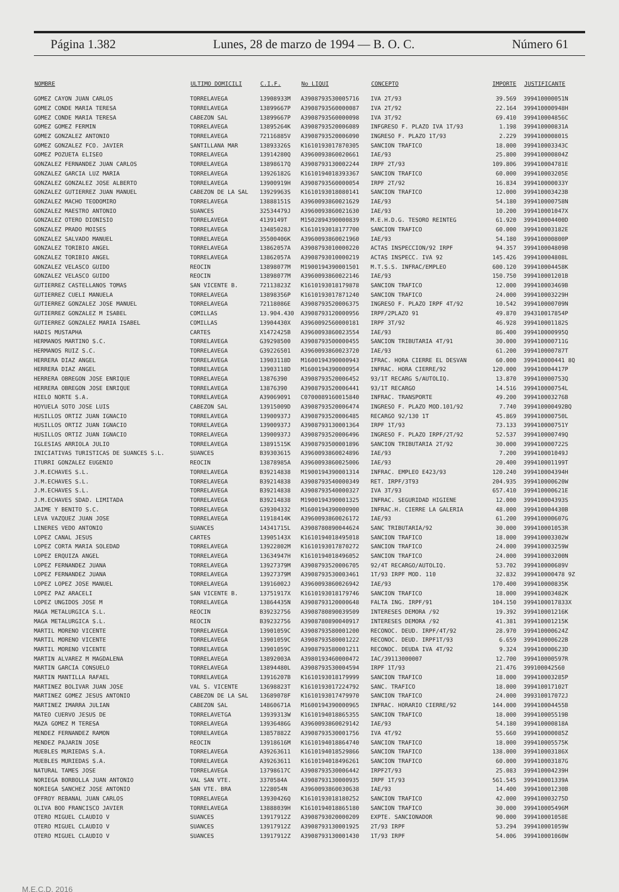Página 1.382 Lunes, 28 de marzo de 1994 — B. O. C. Número 61
| NOMBRE | ULTIMO DOMICILI | C.I.F. | No LIQUI | CONCEPTO | IMPORTE | JUSTIFICANTE |
| --- | --- | --- | --- | --- | --- | --- |
| GOMEZ CAYON JUAN CARLOS | TORRELAVEGA | 13908933M | A3908793530005716 | IVA 2T/93 | 39.569 | 399410000051N |
| GOMEZ CONDE MARIA TERESA | TORRELAVEGA | 13899667P | A3908793560000087 | IVA 2T/92 | 22.164 | 399410000948H |
| GOMEZ CONDE MARIA TERESA | CABEZON SAL | 13899667P | A3908793560000098 | IVA 3T/92 | 69.410 | 399410004856C |
| GOMEZ GOMEZ FERMIN | TORRELAVEGA | 13895264K | A3908793520006089 | INFGRESO F. PLAZO IVA 1T/93 | 1.198 | 399410000831A |
| GOMEZ GONZALEZ ANTONIO | TORRELAVEGA | 72116885V | A3908793520006090 | INGRESO F. PLAZO 1T/93 | 2.229 | 399410000801S |
| GOMEZ GONZALEZ FCO. JAVIER | SANTILLANA MAR | 13893326S | K1610193017870305 | SANCION TRAFICO | 18.000 | 399410003343C |
| GOMEZ POZUETA ELISEO | TORRELAVEGA | 13914280Q | A3960093860020661 | IAE/93 | 25.800 | 399410000804Z |
| GONZALEZ FERNANDEZ JUAN CARLOS | TORRELAVEGA | 13898617Q | A3908793130002244 | IRPF 2T/93 | 109.806 | 399410004781E |
| GONZALEZ GARCIA LUZ MARIA | TORRELAVEGA | 13926182G | K1610194018393367 | SANCION TRAFICO | 60.000 | 399410003205E |
| GONZALEZ GONZALEZ JOSE ALBERTO | TORRELAVEGA | 13900919H | A3908793560000054 | IRPF 2T/92 | 16.834 | 399410000033Y |
| GONZALEZ GUTIERREZ JUAN MANUEL | CABEZON DE LA SAL | 13929963S | K1610193018080141 | SANCION TRAFICO | 12.000 | 399410003423B |
| GONZALEZ MACHO TEODOMIRO | TORRELAVEGA | 13888151S | A3960093860021629 | IAE/93 | 54.180 | 399410000758N |
| GONZALEZ MAESTRO ANTONIO | SUANCES | 32534479J | A3960093860021630 | IAE/93 | 10.200 | 399410001047X |
| GONZALEZ OTERO DIONISIO | TORRELAVEGA | 4139149T | M1502894390000839 | M.E.H.D.G. TESORO REINTEG | 61.920 | 399410004400D |
| GONZALEZ PRADO MOISES | TORRELAVEGA | 13485028J | K1610193018177700 | SANCION TRAFICO | 60.000 | 399410003182E |
| GONZALEZ SALVADO MANUEL | TORRELAVEGA | 35500406K | A3960093860021960 | IAE/93 | 54.180 | 399410000800P |
| GONZALEZ TORIBIO ANGEL | TORRELAVEGA | 13862057A | A3908793010000220 | ACTAS INSPECCION/92 IRPF | 94.357 | 399410004809B |
| GONZALEZ TORIBIO ANGEL | TORRELAVEGA | 13862057A | A3908793010000219 | ACTAS INSPECC. IVA 92 | 145.426 | 399410004808L |
| GONZALEZ VELASCO GUIDO | REOCIN | 13898077M | M1900194390001501 | M.T.S.S. INFRAC/EMPLEO | 600.120 | 399410004458K |
| GONZALEZ VELASCO GUIDO | REOCIN | 13898077M | A3960093860022146 | IAE/93 | 150.750 | 399410001201B |
| GUTIERREZ CASTELLANOS TOMAS | SAN VICENTE B. | 72113823Z | K1610193018179878 | SANCION TRAFICO | 12.000 | 399410003469B |
| GUTIERREZ CUELI MANUELA | TORRELAVEGA | 13898356P | K1610193017871240 | SANCION TRAFICO | 24.000 | 399410003229H |
| GUTIERREZ GONZALEZ JOSE MANUEL | TORRELAVEGA | 72118086E | A3908793520006375 | INGRESO F. PLAZO IRPF 4T/92 | 10.542 | 399410000709N |
| GUTIERREZ GONZALEZ M ISABEL | COMILLAS | 13.904.430 | A3908793120000956 | IRPF/2PLAZO 91 | 49.870 | 394310017854P |
| GUTIERREZ GONZALEZ MARIA ISABEL | COMILLAS | 13904430X | A3960092560000181 | IRPF 3T/92 | 46.928 | 399410001182S |
| HADIS MUSTAPHA | CARTES | X1472425B | A3960093860023554 | IAE/93 | 86.400 | 399410000995Q |
| HERMANOS MARTINO S.C. | TORRELAVEGA | G39298500 | A3908793500000455 | SANCION TRIBUTARIA 4T/91 | 30.000 | 399410000711G |
| HERMANOS RUIZ S.C. | TORRELAVEGA | G39226501 | A3960093860023720 | IAE/93 | 61.200 | 399410000787T |
| HERRERA DIAZ ANGEL | TORRELAVEGA | 13903118D | M1600194390000943 | IFRAC. HORA CIERRE EL DESVAN | 60.000 | 399410000441 8Q |
| HERRERA DIAZ ANGEL | TORRELAVEGA | 13903118D | M1600194390000954 | INFRAC. HORA CIERRE/92 | 120.000 | 399410004417P |
| HERRERA OBREGON JOSE ENRIQUE | TORRELAVEGA | 13876390 | A3908793520006452 | 93/1T RECARG S/AUTOLIQ. | 13.870 | 399410000753Q |
| HERRERA OBREGON JOSE ENRIQUE | TORRELAVEGA | 13876390 | A3908793520006441 | 93/1T RECARGO | 14.516 | 399410000754L |
| HIELO NORTE S.A. | TORRELAVEGA | A39069091 | C0700089160015840 | INFRAC. TRANSPORTE | 49.200 | 399410003276B |
| HOYUELA SOTO JOSE LUIS | CABEZON SAL | 13915009D | A3908793520006474 | INGRESO F. PLAZO MOD.101/92 | 7.740 | 399410000492BQ |
| HUSILLOS ORTIZ JUAN IGNACIO | TORRELAVEGA | 13900937J | A3908793520006485 | RECARGO 92/130 1T | 45.869 | 399410000750L |
| HUSILLOS ORTIZ JUAN IGNACIO | TORRELAVEGA | 13900937J | A3908793130001364 | IRPF 1T/93 | 73.133 | 399410000751Y |
| HUSILLOS ORTIZ JUAN IGNACIO | TORRELAVEGA | 13900937J | A3908793520006496 | INGRESO F. PLAZO IRPF/2T/92 | 52.537 | 399410000749Q |
| IGLESIAS ARRIOLA JULIO | TORRELAVEGA | 13891515K | A3908793500001896 | SANCION TRIBUTARIA 2T/92 | 30.000 | 399410000722S |
| INICIATIVAS TURISTICAS DE SUANCES S.L. | SUANCES | B39303615 | A3960093860024896 | IAE/93 | 7.200 | 399410001049J |
| ITURRI GONZALEZ EUGENIO | REOCIN | 13878985A | A3960093860025006 | IAE/93 | 20.400 | 399410001199T |
| J.M.ECHAVES S.L. | TORRELAVEGA | B39214838 | M1900194390001314 | INFRAC. EMPLEO E423/93 | 120.240 | 399410004394H |
| J.M.ECHAVES S.L. | TORRELAVEGA | B39214838 | A3908793540000349 | RET. IRPF/3T93 | 204.935 | 399410000620W |
| J.M.ECHAVES S.L. | TORRELAVEGA | B39214838 | A3908793540000327 | IVA 3T/93 | 657.410 | 399410000621E |
| J.M.ECHAVES SDAD. LIMITADA | TORRELAVEGA | B39214838 | M1900194390001325 | INFRAC. SEGURIDAD HIGIENE | 12.000 | 399410004393S |
| JAIME Y BENITO S.C. | TORRELAVEGA | G39304332 | M1600194390000900 | INFRAC.H. CIERRE LA GALERIA | 48.000 | 399410004430B |
| LEVA VAZQUEZ JUAN JOSE | TORRELAVEGA | 11918414K | A3960093860026172 | IAE/93 | 61.200 | 399410000607G |
| LINERES VEDO ANTONIO | SUANCES | 14341715L | A3908780890044624 | SANC TRIBUTARIA/92 | 30.000 | 399410001053R |
| LOPEZ CANAL JESUS | CARTES | 13905143X | K1610194018495018 | SANCION TRAFICO | 18.000 | 399410003302W |
| LOPEZ CORTA MARIA SOLEDAD | TORRELAVEGA | 13922802M | K1610193017870272 | SANCION TRAFICO | 24.000 | 399410003259W |
| LOPEZ ERQUIZA ANGEL | TORRELAVEGA | 13634947H | K1610194018496052 | SANCION TRAFICO | 24.000 | 399410003200N |
| LOPEZ FERNANDEZ JUANA | TORRELAVEGA | 13927379M | A3908793520006705 | 92/4T RECARGO/AUTOLIQ. | 53.702 | 399410000689V |
| LOPEZ FERNANDEZ JUANA | TORRELAVEGA | 13927379M | A3908793530003461 | 1T/93 IRPF MOD. 110 | 32.832 | 399410000478 9Z |
| LOPEZ LOPEZ JOSE MANUEL | TORRELAVEGA | 13916002J | A3960093860026942 | IAE/93 | 170.400 | 399410000835K |
| LOPEZ PAZ ARACELI | SAN VICENTE B. | 13751917X | K1610193018179746 | SANCION TRAFICO | 18.000 | 399410003482K |
| LOPEZ UNGIDOS JOSE M | TORRELAVEGA | 13864435N | A3908793120000648 | FALTA ING. IRPF/91 | 104.150 | 3994100017833X |
| MAGA METALURGICA S.L. | REOCIN | B39232756 | A3908780890039509 | INTERESES DEMORA /92 | 19.392 | 399410001216K |
| MAGA METALURGICA S.L. | REOCIN | B39232756 | A3908780890040917 | INTERESES DEMORA /92 | 41.381 | 399410001215K |
| MARTIL MORENO VICENTE | TORRELAVEGA | 13901059C | A3908793580001200 | RECONOC. DEUD. IRPF/4T/92 | 28.970 | 399410000624Z |
| MARTIL MORENO VICENTE | TORRELAVEGA | 13901059C | A3908793580001222 | RECONOC. DEUD. IRPF1T/93 | 6.659 | 399410000622B |
| MARTIL MORENO VICENTE | TORRELAVEGA | 13901059C | A3908793580001211 | RECONOC. DEUDA IVA 4T/92 | 9.324 | 399410000623D |
| MARTIN ALVAREZ M MAGDALENA | TORRELAVEGA | 13892003A | A3980193460000472 | IAC/39113000007 | 12.700 | 399410000597R |
| MARTIN GARCIA CONSUELO | TORRELAVEGA | 13894480L | A3908793530004594 | IRPF 1T/93 | 21.476 | 399100042560 |
| MARTIN MANTILLA RAFAEL | TORRELAVEGA | 13916207B | K1610193018179999 | SANCION TRAFICO | 18.000 | 399410003285P |
| MARTINEZ BOLIVAR JUAN JOSE | VAL S. VICENTE | 13698823T | K1610193017224792 | SANC. TRAFICO | 18.000 | 399410017102T |
| MARTINEZ GOMEZ JESUS ANTONIO | CABEZON DE LA SAL | 13689078F | K1610193017479970 | SANCION TRAFICO | 24.000 | 399310017072J |
| MARTINEZ IMARRA JULIAN | CABEZON SAL | 14860671A | M1600194390000965 | INFRAC. HORARIO CIERRE/92 | 144.000 | 399410004455B |
| MATEO CUERVO JESUS DE | TORRELAVETGA | 13939313W | K1610194018865355 | SANCION TRAFICO | 18.000 | 399410005519B |
| MAZA GOMEZ M TERESA | TORRELAVEGA | 13936486G | A3960093860029142 | IAE/93 | 54.180 | 399410000818A |
| MENDEZ FERNANDEZ RAMON | TORRELAVEGA | 13857882Z | A3908793530001756 | IVA 4T/92 | 55.660 | 399410000085Z |
| MENDEZ PAJARIN JOSE | REOCIN | 13918616M | K1610194018864740 | SANCION TRAFICO | 18.000 | 399410005575K |
| MUEBLES MURIEDAS S.A. | TORRELAVEGA | A39263611 | K1610194018529866 | SANCION TRAFICO | 138.000 | 399410003186X |
| MUEBLES MURIEDAS S.A. | TORRELAVEGA | A39263611 | K1610194018496261 | SANCION TRAFICO | 60.000 | 399410003187G |
| NATURAL TAMES JOSE | TORRELAVEGA | 13798617C | A3908793530006442 | IRPF2T/93 | 25.083 | 399410004239H |
| NORIEGA BORBOLLA JUAN ANTONIO | VAL SAN VTE. | 3370584A | A3908793130000935 | IRPF 1T/93 | 561.545 | 399410001339A |
| NORIEGA SANCHEZ JOSE ANTONIO | SAN VTE. BRA | 1228054N | A3960093860030638 | IAE/93 | 14.400 | 399410001230B |
| OFFROY REBANAL JUAN CARLOS | TORRELAVEGA | 13930426Q | K1610193018180252 | SANCION TRAFICO | 42.000 | 399410003275D |
| OLIVA BOO FRANCISCO JAVIER | TORRELAVEGA | 13888039H | K1610194018865180 | SANCION TRAFICO | 30.000 | 399410005496M |
| OTERO MIGUEL CLAUDIO V | SUANCES | 13917912Z | A3908793020000209 | EXPTE. SANCIONADOR | 90.000 | 399410001058E |
| OTERO MIGUEL CLAUDIO V | SUANCES | 13917912Z | A3908793130001925 | 2T/93 IRPF | 53.294 | 399410001059W |
| OTERO MIGUEL CLAUDIO V | SUANCES | 13917912Z | A3908793130001430 | 1T/93 IRPF | 54.006 | 399410001060W |
M.E.C.D. 2016